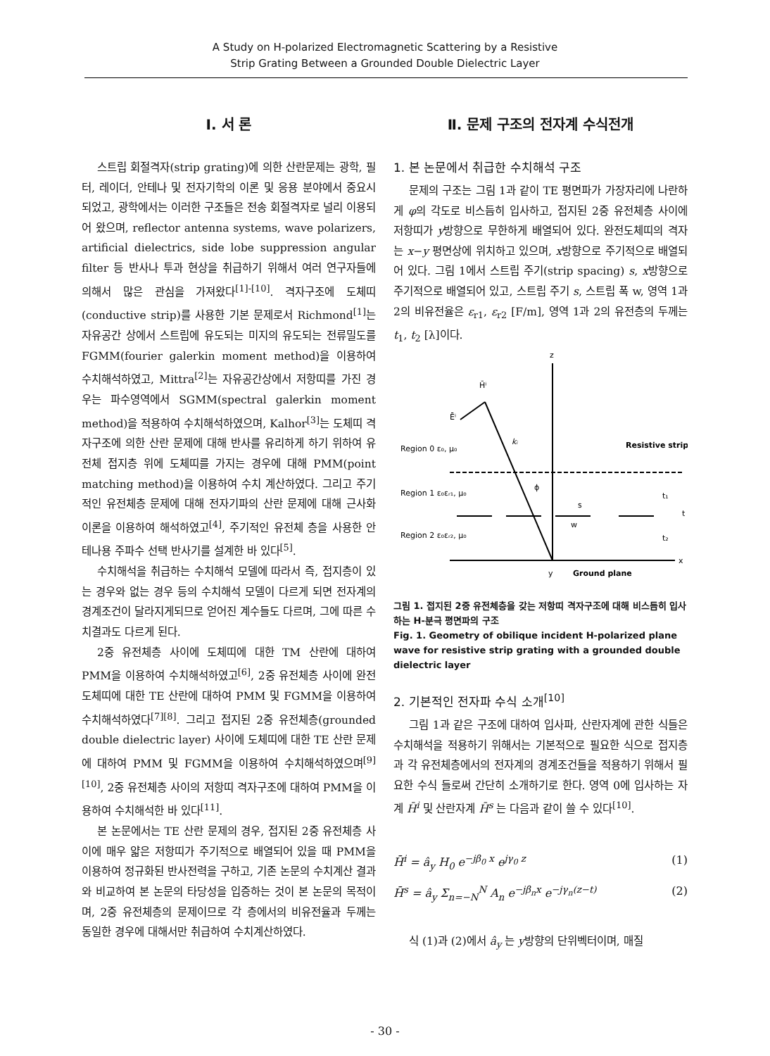A Study on H-polarized Electromagnetic Scattering by a Resistive
Strip Grating Between a Grounded Double Dielectric Layer
Ⅰ. 서 론
스트립 회절격자(strip grating)에 의한 산란문제는 광학, 필터, 레이더, 안테나 및 전자기학의 이론 및 응용 분야에서 중요시 되었고, 광학에서는 이러한 구조들은 전송 회절격자로 널리 이용되어 왔으며, reflector antenna systems, wave polarizers, artificial dielectrics, side lobe suppression angular filter 등 반사나 투과 현상을 취급하기 위해서 여러 연구자들에 의해서 많은 관심을 가져왔다<sup>[1]-[10]</sup>. 격자구조에 도체띠(conductive strip)를 사용한 기본 문제로서 Richmond<sup>[1]</sup>는 자유공간 상에서 스트립에 유도되는 미지의 유도되는 전류밀도를 FGMM(fourier galerkin moment method)을 이용하여 수치해석하였고, Mittra<sup>[2]</sup>는 자유공간상에서 저항띠를 가진 경우는 파수영역에서 SGMM(spectral galerkin moment method)을 적용하여 수치해석하였으며, Kalhor<sup>[3]</sup>는 도체띠 격자구조에 의한 산란 문제에 대해 반사를 유리하게 하기 위하여 유전체 접지층 위에 도체띠를 가지는 경우에 대해 PMM(point matching method)을 이용하여 수치 계산하였다. 그리고 주기적인 유전체층 문제에 대해 전자기파의 산란 문제에 대해 근사화 이론을 이용하여 해석하였고<sup>[4]</sup>, 주기적인 유전체 층을 사용한 안테나용 주파수 선택 반사기를 설계한 바 있다<sup>[5]</sup>.
수치해석을 취급하는 수치해석 모델에 따라서 즉, 접지층이 있는 경우와 없는 경우 등의 수치해석 모델이 다르게 되면 전자계의 경계조건이 달라지게되므로 얻어진 계수들도 다르며, 그에 따른 수치결과도 다르게 된다.
2중 유전체층 사이에 도체띠에 대한 TM 산란에 대하여 PMM을 이용하여 수치해석하였고<sup>[6]</sup>, 2중 유전체층 사이에 완전도체띠에 대한 TE 산란에 대하여 PMM 및 FGMM을 이용하여 수치해석하였다<sup>[7][8]</sup>. 그리고 접지된 2중 유전체층(grounded double dielectric layer) 사이에 도체띠에 대한 TE 산란 문제에 대하여 PMM 및 FGMM을 이용하여 수치해석하였으며<sup>[9][10]</sup>, 2중 유전체층 사이의 저항띠 격자구조에 대하여 PMM을 이용하여 수치해석한 바 있다<sup>[11]</sup>.
본 논문에서는 TE 산란 문제의 경우, 접지된 2중 유전체층 사이에 매우 얇은 저항띠가 주기적으로 배열되어 있을 때 PMM을 이용하여 정규화된 반사전력을 구하고, 기존 논문의 수치계산 결과와 비교하여 본 논문의 타당성을 입증하는 것이 본 논문의 목적이며, 2중 유전체층의 문제이므로 각 층에서의 비유전율과 두께는 동일한 경우에 대해서만 취급하여 수치계산하였다.
Ⅱ. 문제 구조의 전자계 수식전개
1. 본 논문에서 취급한 수치해석 구조
문제의 구조는 그림 1과 같이 TE 평면파가 가장자리에 나란하게 φ의 각도로 비스듬히 입사하고, 접지된 2중 유전체층 사이에 저항띠가 y방향으로 무한하게 배열되어 있다. 완전도체띠의 격자는 x−y 평면상에 위치하고 있으며, x방향으로 주기적으로 배열되어 있다. 그림 1에서 스트립 주기(strip spacing) s, x방향으로 주기적으로 배열되어 있고, 스트립 주기 s, 스트립 폭 w, 영역 1과 2의 비유전율은 ε<sub>r1</sub>, ε<sub>r2</sub> [F/m], 영역 1과 2의 유전층의 두께는 t<sub>1</sub>, t<sub>2</sub> [λ]이다.
z
x
y
Ground plane
H̄ⁱ
Ēⁱ
kᵢ
Resistive strip
Region 0 ε₀, μ₀
Region 1 ε₀εᵣ₁, μ₀
Region 2 ε₀εᵣ₂, μ₀
ϕ
s
w
t₁
t₂
t
그림 1. 접지된 2중 유전체층을 갖는 저항띠 격자구조에 대해 비스듬히 입사하는 H-분극 평면파의 구조
Fig. 1. Geometry of obilique incident H-polarized plane wave for resistive strip grating with a grounded double dielectric layer
2. 기본적인 전자파 수식 소개<sup>[10]</sup>
그림 1과 같은 구조에 대하여 입사파, 산란자계에 관한 식들은 수치해석을 적용하기 위해서는 기본적으로 필요한 식으로 접지층과 각 유전체층에서의 전자계의 경계조건들을 적용하기 위해서 필요한 수식 들로써 간단히 소개하기로 한다. 영역 0에 입사하는 자계 H̄<sup>i</sup> 및 산란자계 H̄<sup>s</sup> 는 다음과 같이 쓸 수 있다<sup>[10]</sup>.
H̄<sup>i</sup> = â<sub>y</sub> H<sub>0</sub> e<sup>−jβ<sub>0</sub> x</sup> e<sup>jγ<sub>0</sub> z</sup> (1)
H̄<sup>s</sup> = â<sub>y</sub> Σ<sub>n=−N</sub><sup>N</sup> A<sub>n</sub> e<sup>−jβ<sub>n</sub>x</sup> e<sup>−jγ<sub>n</sub>(z−t)</sup> (2)
식 (1)과 (2)에서 â<sub>y</sub> 는 y방향의 단위벡터이며, 매질
- 30 -